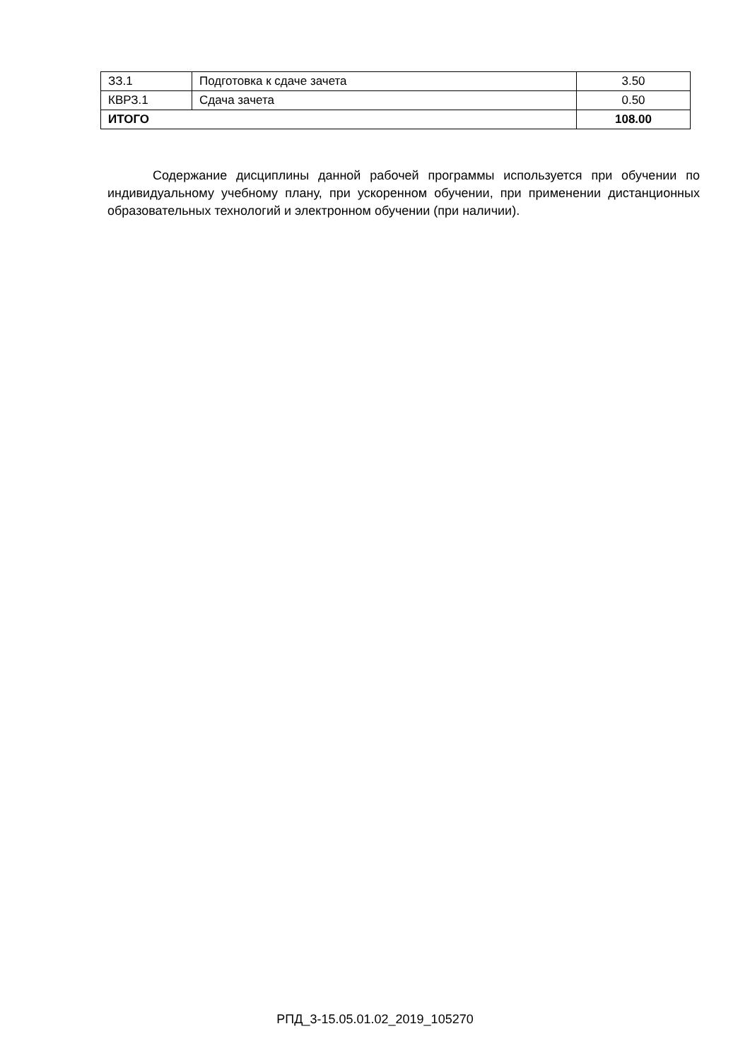| ЗЗ.1 | Подготовка к сдаче зачета | 3.50 |
| КВРЗ.1 | Сдача зачета | 0.50 |
| ИТОГО | | 108.00 |
Содержание дисциплины данной рабочей программы используется при обучении по индивидуальному учебному плану, при ускоренном обучении, при применении дистанционных образовательных технологий и электронном обучении (при наличии).
РПД_3-15.05.01.02_2019_105270